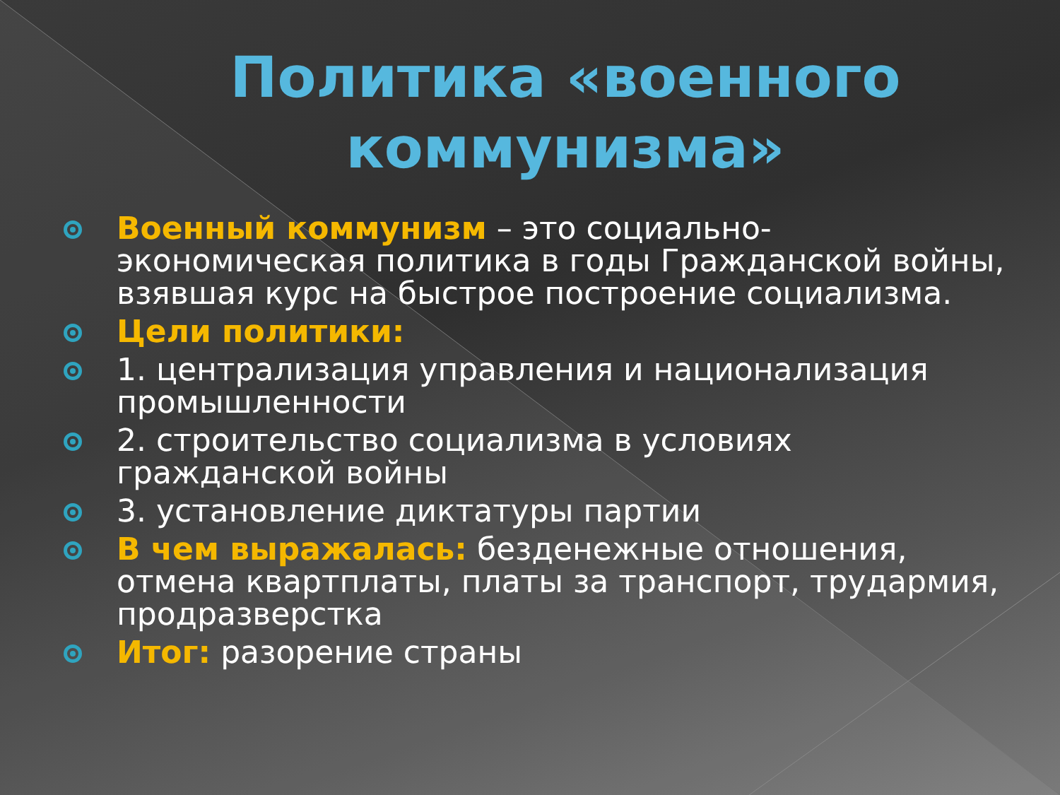Политика «военного коммунизма»
Военный коммунизм – это социально-экономическая политика в годы Гражданской войны, взявшая курс на быстрое построение социализма.
Цели политики:
1. централизация управления и национализация промышленности
2. строительство социализма в условиях гражданской войны
3. установление диктатуры партии
В чем выражалась: безденежные отношения, отмена квартплаты, платы за транспорт, трудармия, продразверстка
Итог: разорение страны